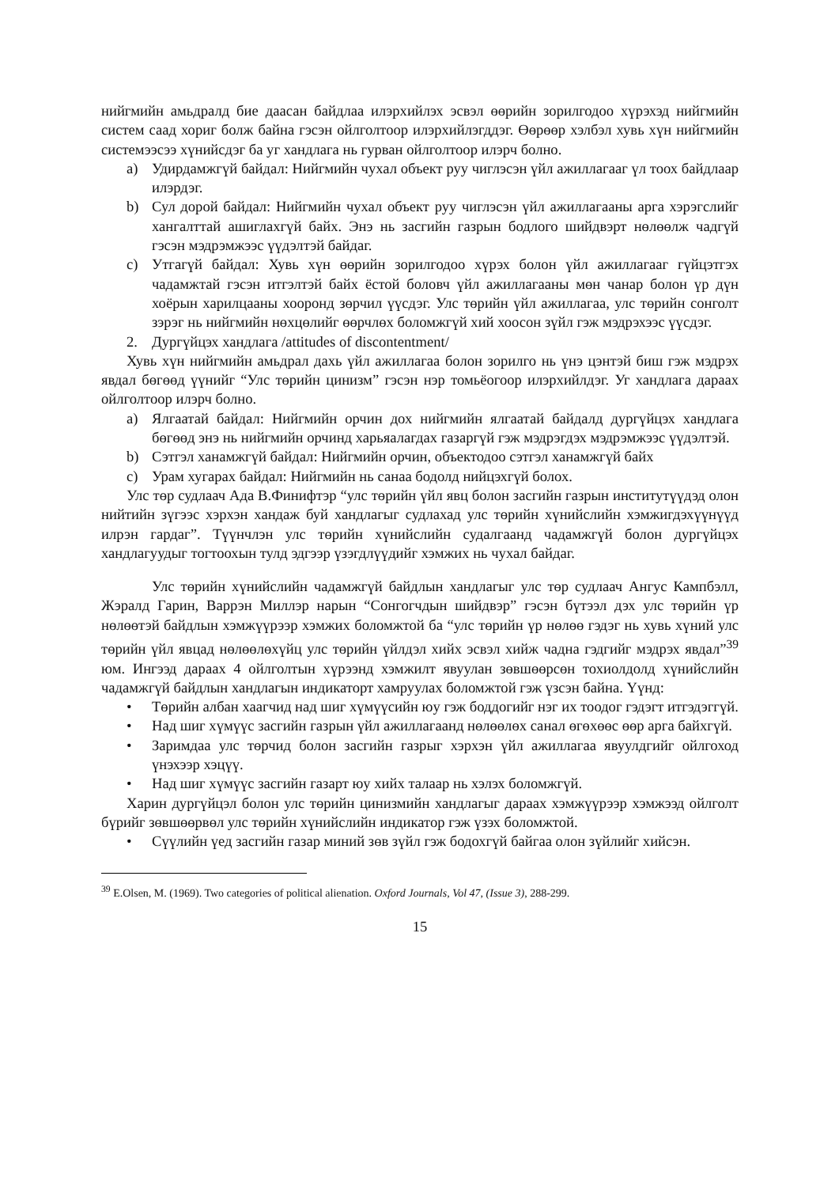нийгмийн амьдралд бие даасан байдлаа илэрхийлэх эсвэл өөрийн зорилгодоо хүрэхэд нийгмийн систем саад хориг болж байна гэсэн ойлголтоор илэрхийлэгддэг. Өөрөөр хэлбэл хувь хүн нийгмийн системээсээ хүнийсдэг ба уг хандлага нь гурван ойлголтоор илэрч болно.
a) Удирдамжгүй байдал: Нийгмийн чухал объект руу чиглэсэн үйл ажиллагааг үл тоох байдлаар илэрдэг.
b) Сул дорой байдал: Нийгмийн чухал объект руу чиглэсэн үйл ажиллагааны арга хэрэгслийг хангалттай ашиглахгүй байх. Энэ нь засгийн газрын бодлого шийдвэрт нөлөөлж чадгүй гэсэн мэдрэмжээс үүдэлтэй байдаг.
c) Утгагүй байдал: Хувь хүн өөрийн зорилгодоо хүрэх болон үйл ажиллагааг гүйцэтгэх чадамжтай гэсэн итгэлтэй байх ёстой боловч үйл ажиллагааны мөн чанар болон үр дүн хоёрын харилцааны хооронд зөрчил үүсдэг. Улс төрийн үйл ажиллагаа, улс төрийн сонголт зэрэг нь нийгмийн нөхцөлийг өөрчлөх боломжгүй хий хоосон зүйл гэж мэдрэхээс үүсдэг.
2. Дургүйцэх хандлага /attitudes of discontentment/
Хувь хүн нийгмийн амьдрал дахь үйл ажиллагаа болон зорилго нь үнэ цэнтэй биш гэж мэдрэх явдал бөгөөд үүнийг “Улс төрийн цинизм” гэсэн нэр томьёогоор илэрхийлдэг. Уг хандлага дараах ойлголтоор илэрч болно.
a) Ялгаатай байдал: Нийгмийн орчин дох нийгмийн ялгаатай байдалд дургүйцэх хандлага бөгөөд энэ нь нийгмийн орчинд харьяалагдах газаргүй гэж мэдрэгдэх мэдрэмжээс үүдэлтэй.
b) Сэтгэл ханамжгүй байдал: Нийгмийн орчин, объектодоо сэтгэл ханамжгүй байх
c) Урам хугарах байдал: Нийгмийн нь санаа бодолд нийцэхгүй болох.
Улс төр судлаач Ада В.Финифтэр “улс төрийн үйл явц болон засгийн газрын институтүүдэд олон нийтийн зүгээс хэрхэн хандаж буй хандлагыг судлахад улс төрийн хүнийслийн хэмжигдэхүүнүүд илрэн гардаг”. Түүнчлэн улс төрийн хүнийслийн судалгаанд чадамжгүй болон дургүйцэх хандлагуудыг тогтоохын тулд эдгээр үзэгдлүүдийг хэмжих нь чухал байдаг.
Улс төрийн хүнийслийн чадамжгүй байдлын хандлагыг улс төр судлаач Ангус Кампбэлл, Жэралд Гарин, Варрэн Миллэр нарын “Сонгогчдын шийдвэр” гэсэн бүтээл дэх улс төрийн үр нөлөөтэй байдлын хэмжүүрээр хэмжих боломжтой ба “улс төрийн үр нөлөө гэдэг нь хувь хүний улс төрийн үйл явцад нөлөөлөхүйц улс төрийн үйлдэл хийх эсвэл хийж чадна гэдгийг мэдрэх явдал”<sup>39</sup> юм. Ингээд дараах 4 ойлголтын хүрээнд хэмжилт явуулан зөвшөөрсөн тохиолдолд хүнийслийн чадамжгүй байдлын хандлагын индикаторт хамруулах боломжтой гэж үзсэн байна. Үүнд:
• Төрийн албан хаагчид над шиг хүмүүсийн юу гэж боддогийг нэг их тоодог гэдэгт итгэдэггүй.
• Над шиг хүмүүс засгийн газрын үйл ажиллагаанд нөлөөлөх санал өгөхөөс өөр арга байхгүй.
• Заримдаа улс төрчид болон засгийн газрыг хэрхэн үйл ажиллагаа явуулдгийг ойлгоход үнэхээр хэцүү.
• Над шиг хүмүүс засгийн газарт юу хийх талаар нь хэлэх боломжгүй.
Харин дургүйцэл болон улс төрийн цинизмийн хандлагыг дараах хэмжүүрээр хэмжээд ойлголт бүрийг зөвшөөрвөл улс төрийн хүнийслийн индикатор гэж үзэх боломжтой.
• Сүүлийн үед засгийн газар миний зөв зүйл гэж бодохгүй байгаа олон зүйлийг хийсэн.
<sup>39</sup> E.Olsen, M. (1969). Two categories of political alienation. Oxford Journals, Vol 47, (Issue 3), 288-299.
15